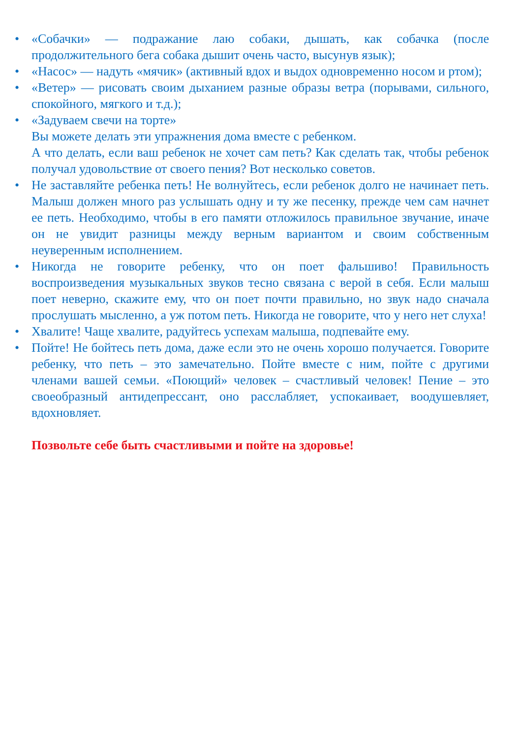•
•
«Собачки» — подражание лаю собаки, дышать, как собачка (после продолжительного бега собака дышит очень часто, высунув язык);
•
«Насос» — надуть «мячик» (активный вдох и выдох одновременно носом и ртом);
•
«Ветер» — рисовать своим дыханием разные образы ветра (порывами, сильного, спокойного, мягкого и т.д.);
•
«Задуваем свечи на торте»
Вы можете делать эти упражнения дома вместе с ребенком.
А что делать, если ваш ребенок не хочет сам петь? Как сделать так, чтобы ребенок получал удовольствие от своего пения? Вот несколько советов.
•
Не заставляйте ребенка петь! Не волнуйтесь, если ребенок долго не начинает петь. Малыш должен много раз услышать одну и ту же песенку, прежде чем сам начнет ее петь. Необходимо, чтобы в его памяти отложилось правильное звучание, иначе он не увидит разницы между верным вариантом и своим собственным неуверенным исполнением.
•
Никогда не говорите ребенку, что он поет фальшиво! Правильность воспроизведения музыкальных звуков тесно связана с верой в себя. Если малыш поет неверно, скажите ему, что он поет почти правильно, но звук надо сначала прослушать мысленно, а уж потом петь. Никогда не говорите, что у него нет слуха!
•
Хвалите! Чаще хвалите, радуйтесь успехам малыша, подпевайте ему.
•
Пойте! Не бойтесь петь дома, даже если это не очень хорошо получается. Говорите ребенку, что петь – это замечательно. Пойте вместе с ним, пойте с другими членами вашей семьи. «Поющий» человек – счастливый человек! Пение – это своеобразный антидепрессант, оно расслабляет, успокаивает, воодушевляет, вдохновляет.
Позвольте себе быть счастливыми и пойте на здоровье!